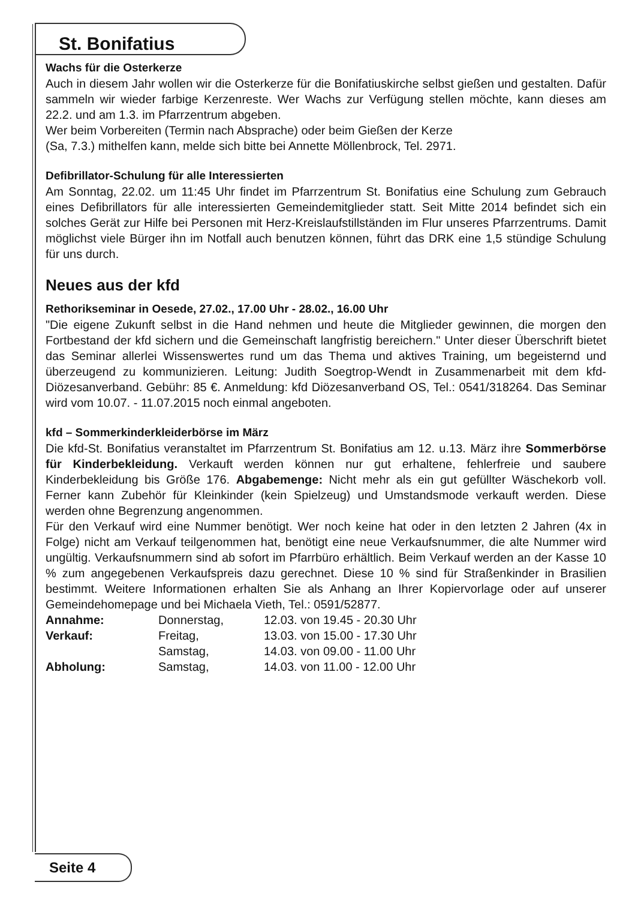St. Bonifatius
Wachs für die Osterkerze
Auch in diesem Jahr wollen wir die Osterkerze für die Bonifatiuskirche selbst gießen und gestalten. Dafür sammeln wir wieder farbige Kerzenreste. Wer Wachs zur Verfügung stellen möchte, kann dieses am 22.2. und am 1.3. im Pfarrzentrum abgeben.
Wer beim Vorbereiten (Termin nach Absprache) oder beim Gießen der Kerze
(Sa, 7.3.) mithelfen kann, melde sich bitte bei Annette Möllenbrock, Tel. 2971.
Defibrillator-Schulung für alle Interessierten
Am Sonntag, 22.02. um 11:45 Uhr findet im Pfarrzentrum St. Bonifatius eine Schulung zum Gebrauch eines Defibrillators für alle interessierten Gemeindemitglieder statt. Seit Mitte 2014 befindet sich ein solches Gerät zur Hilfe bei Personen mit Herz-Kreislaufstillständen im Flur unseres Pfarrzentrums. Damit möglichst viele Bürger ihn im Notfall auch benutzen können, führt das DRK eine 1,5 stündige Schulung für uns durch.
Neues aus der kfd
Rethorikseminar in Oesede, 27.02., 17.00 Uhr - 28.02., 16.00 Uhr
"Die eigene Zukunft selbst in die Hand nehmen und heute die Mitglieder gewinnen, die morgen den Fortbestand der kfd sichern und die Gemeinschaft langfristig bereichern." Unter dieser Überschrift bietet das Seminar allerlei Wissenswertes rund um das Thema und aktives Training, um begeisternd und überzeugend zu kommunizieren. Leitung: Judith Soegtrop-Wendt in Zusammenarbeit mit dem kfd-Diözesanverband. Gebühr: 85 €. Anmeldung: kfd Diözesanverband OS, Tel.: 0541/318264. Das Seminar wird vom 10.07. - 11.07.2015 noch einmal angeboten.
kfd – Sommerkinderkleiderbörse im März
Die kfd-St. Bonifatius veranstaltet im Pfarrzentrum St. Bonifatius am 12. u.13. März ihre Sommerbörse für Kinderbekleidung. Verkauft werden können nur gut erhaltene, fehlerfreie und saubere Kinderbekleidung bis Größe 176. Abgabemenge: Nicht mehr als ein gut gefüllter Wäschekorb voll. Ferner kann Zubehör für Kleinkinder (kein Spielzeug) und Umstandsmode verkauft werden. Diese werden ohne Begrenzung angenommen.
Für den Verkauf wird eine Nummer benötigt. Wer noch keine hat oder in den letzten 2 Jahren (4x in Folge) nicht am Verkauf teilgenommen hat, benötigt eine neue Verkaufsnummer, die alte Nummer wird ungültig. Verkaufsnummern sind ab sofort im Pfarrbüro erhältlich. Beim Verkauf werden an der Kasse 10 % zum angegebenen Verkaufspreis dazu gerechnet. Diese 10 % sind für Straßenkinder in Brasilien bestimmt. Weitere Informationen erhalten Sie als Anhang an Ihrer Kopiervorlage oder auf unserer Gemeindehomepage und bei Michaela Vieth, Tel.: 0591/52877.
| Annahme: | Donnerstag, | 12.03. von 19.45 - 20.30 Uhr |
| Verkauf: | Freitag, | 13.03. von 15.00 - 17.30 Uhr |
| | Samstag, | 14.03. von 09.00 - 11.00 Uhr |
| Abholung: | Samstag, | 14.03. von 11.00 - 12.00 Uhr |
Seite 4